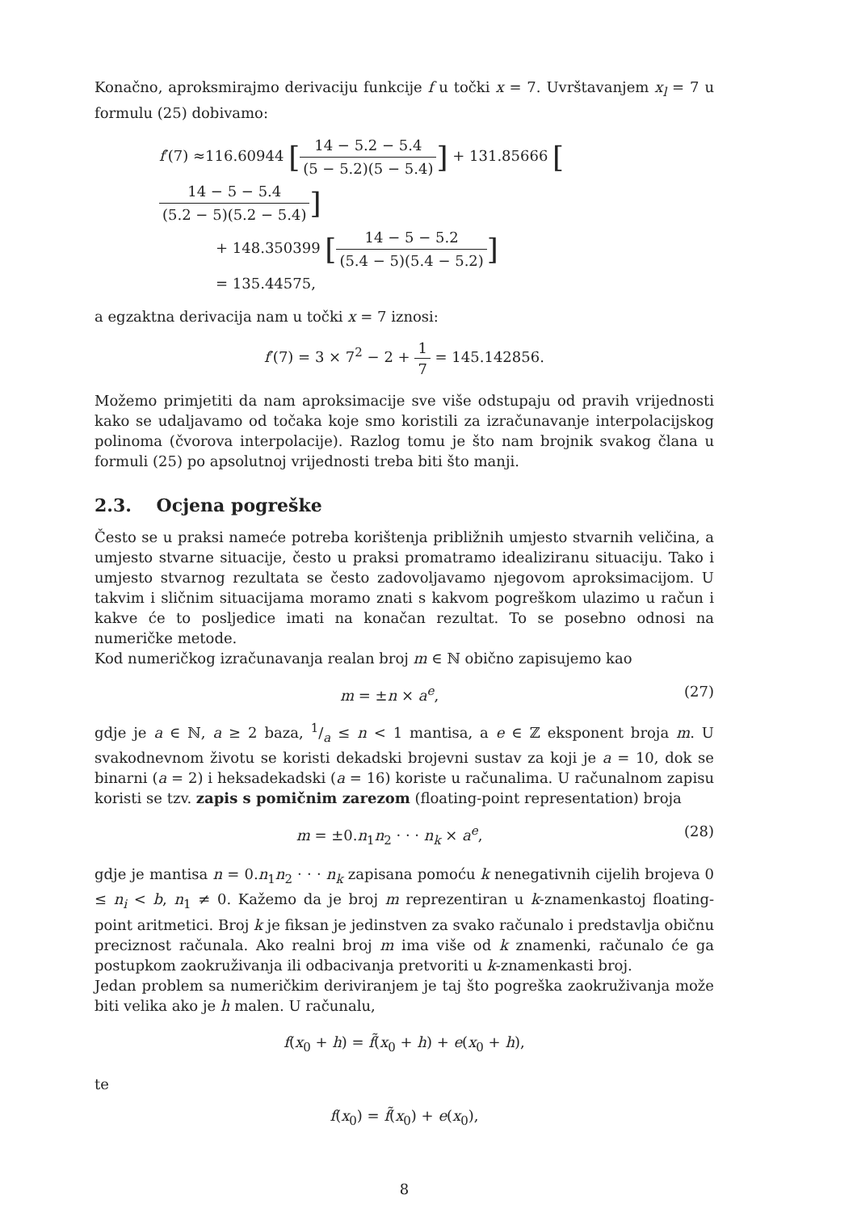Konačno, aproksmirajmo derivaciju funkcije f u točki x = 7. Uvrštavanjem x<sub>l</sub> = 7 u formulu (25) dobivamo:
f′(7) ≈116.60944 [14 − 5.2 − 5.4 (5 − 5.2)(5 − 5.4)] + 131.85666 [14 − 5 − 5.4 (5.2 − 5)(5.2 − 5.4)]
+ 148.350399 [14 − 5 − 5.2 (5.4 − 5)(5.4 − 5.2)]
= 135.44575,
a egzaktna derivacija nam u točki x = 7 iznosi:
f′(7) = 3 × 7<sup>2</sup> − 2 + 1 7 = 145.142856.
Možemo primjetiti da nam aproksimacije sve više odstupaju od pravih vrijednosti kako se udaljavamo od točaka koje smo koristili za izračunavanje interpolacijskog polinoma (čvorova interpolacije). Razlog tomu je što nam brojnik svakog člana u formuli (25) po apsolutnoj vrijednosti treba biti što manji.
2.3. Ocjena pogreške
Često se u praksi nameće potreba korištenja približnih umjesto stvarnih veličina, a umjesto stvarne situacije, često u praksi promatramo idealiziranu situaciju. Tako i umjesto stvarnog rezultata se često zadovoljavamo njegovom aproksimacijom. U takvim i sličnim situacijama moramo znati s kakvom pogreškom ulazimo u račun i kakve će to posljedice imati na konačan rezultat. To se posebno odnosi na numeričke metode.
Kod numeričkog izračunavanja realan broj m ∈ ℕ obično zapisujemo kao
m = ±n × a<sup>e</sup>, (27)
gdje je a ∈ ℕ, a ≥ 2 baza, 1/a ≤ n < 1 mantisa, a e ∈ ℤ eksponent broja m. U svakodnevnom životu se koristi dekadski brojevni sustav za koji je a = 10, dok se binarni (a = 2) i heksadekadski (a = 16) koriste u računalima. U računalnom zapisu koristi se tzv. zapis s pomičnim zarezom (floating-point representation) broja
m = ±0.n<sub>1</sub>n<sub>2</sub> · · · n<sub>k</sub> × a<sup>e</sup>, (28)
gdje je mantisa n = 0.n<sub>1</sub>n<sub>2</sub> · · · n<sub>k</sub> zapisana pomoću k nenegativnih cijelih brojeva 0 ≤ n<sub>i</sub> < b, n<sub>1</sub> ≠ 0. Kažemo da je broj m reprezentiran u k-znamenkastoj floating-point aritmetici. Broj k je fiksan je jedinstven za svako računalo i predstavlja običnu preciznost računala. Ako realni broj m ima više od k znamenki, računalo će ga postupkom zaokruživanja ili odbacivanja pretvoriti u k-znamenkasti broj.
Jedan problem sa numeričkim deriviranjem je taj što pogreška zaokruživanja može biti velika ako je h malen. U računalu,
f(x<sub>0</sub> + h) = f̃(x<sub>0</sub> + h) + e(x<sub>0</sub> + h),
te
f(x<sub>0</sub>) = f̃(x<sub>0</sub>) + e(x<sub>0</sub>),
8